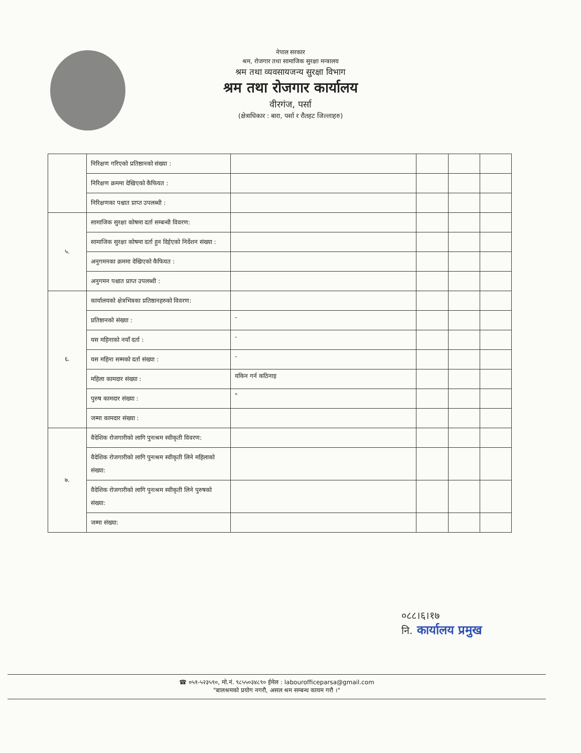नेपाल सरकार
श्रम, रोजगार तथा सामाजिक सुरक्षा मन्त्रालय
श्रम तथा व्यवसायजन्य सुरक्षा विभाग
श्रम तथा रोजगार कार्यालय
वीरगंज, पर्सा
(क्षेत्राधिकार : बारा, पर्सा र रौतहट जिल्लाहरु)
| | निरिक्षण गरिएको प्रतिष्ठानको संख्या : | | | | |
| | निरिक्षण क्रममा देखिएको कैफियत : | | | | |
| | निरिक्षणका पश्चात प्राप्त उपलब्धी : | | | | |
| ५. | सामाजिक सुरक्षा कोषमा दर्ता सम्बन्धी विवरण: | | | | |
| | सामाजिक सुरक्षा कोषमा दर्ता हुन दिईएको निर्देशन संख्या : | | | | |
| | अनुगमनका क्रममा देखिएको कैफियत : | | | | |
| | अनुगमन पश्चात प्राप्त उपलब्धी : | | | | |
| ६. | कार्यालयको क्षेत्रभित्रका प्रतिष्ठानहरुको विवरण: | | | | |
| | प्रतिष्ठानको संख्या : | - | | | |
| | यस महिनाको नयाँ दर्ता : | - | | | |
| | यस महिना सम्मको दर्ता संख्या : | - | | | |
| | महिला कामदार संख्या : | यकिन गर्न कठिनाइ | | | |
| | पुरुष कामदार संख्या : | " | | | |
| | जम्मा कामदार संख्या : | | | | |
| ७. | वैदेशिक रोजगारीको लागि पुनःश्रम स्वीकृती विवरण: | | | | |
| | वैदेशिक रोजगारीको लागि पुनःश्रम स्वीकृती लिने महिलाको संख्या: | | | | |
| | वैदेशिक रोजगारीको लागि पुनःश्रम स्वीकृती लिने पुरुषको संख्या: | | | | |
| | जम्मा संख्या: | | | | |
०८८।६।१७
नि. कार्यालय प्रमुख
☎ ०५१-५२३५९०, मो.नं. ९८५५०३४८९० ईमेल : labourofficeparsa@gmail.com
"बालश्रमको प्रयोग नगरौ, असल श्रम सम्बन्ध कायम गरौ ।"